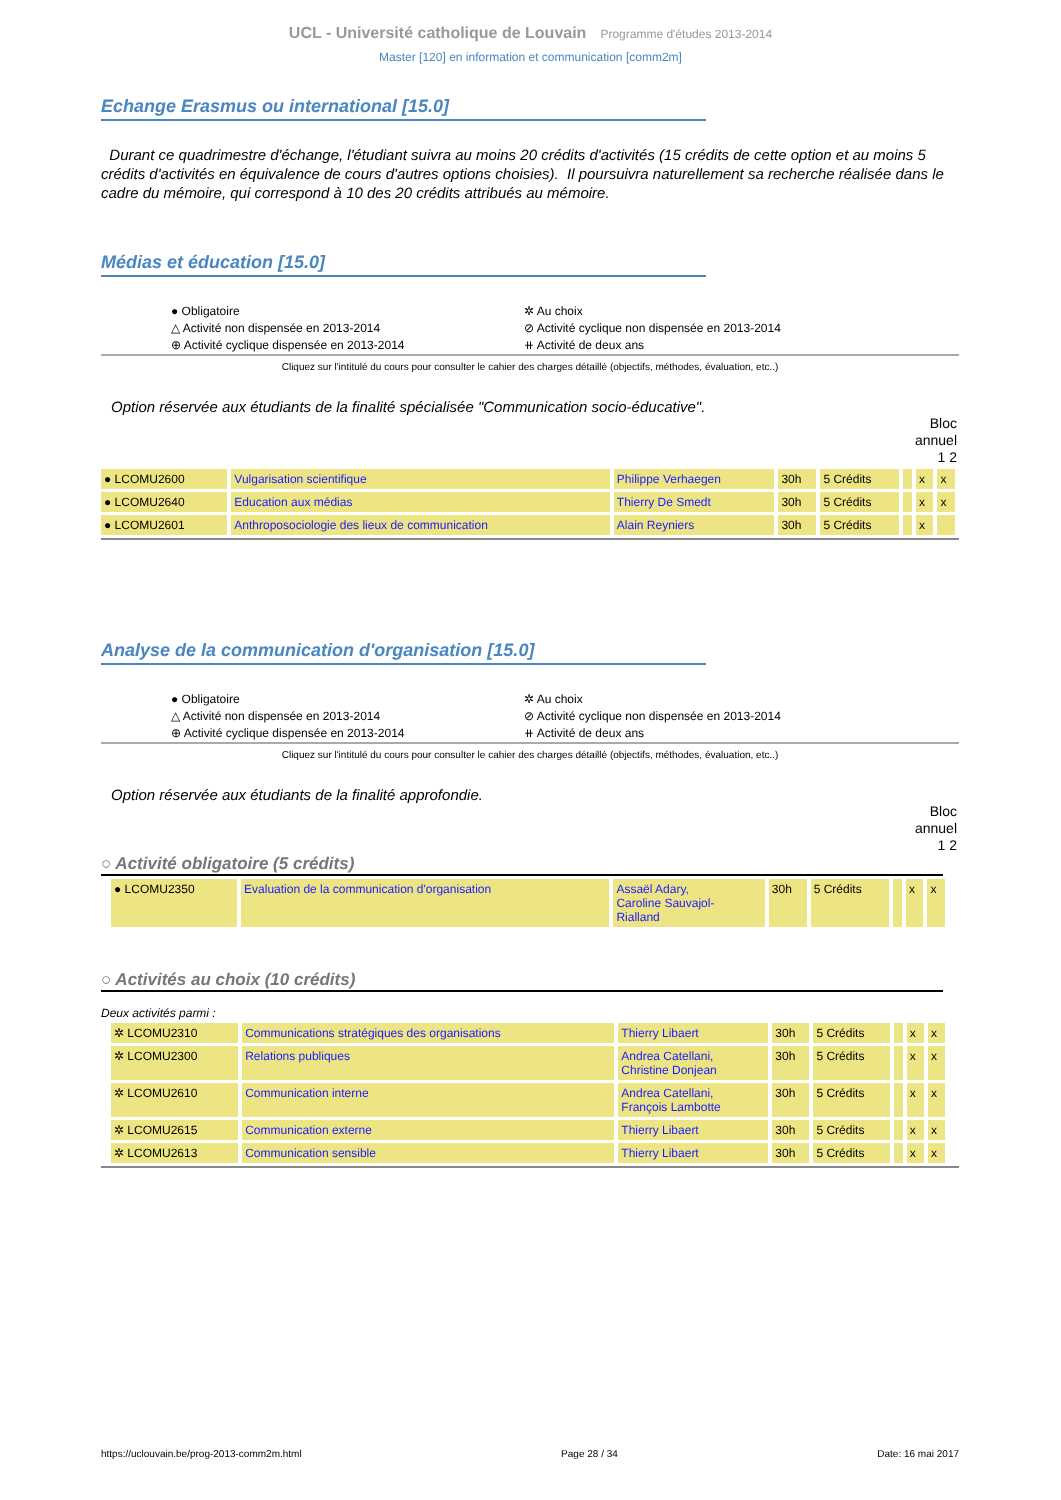UCL - Université catholique de Louvain Programme d'études 2013-2014
Master [120] en information et communication [comm2m]
Echange Erasmus ou international [15.0]
Durant ce quadrimestre d'échange, l'étudiant suivra au moins 20 crédits d'activités (15 crédits de cette option et au moins 5 crédits d'activités en équivalence de cours d'autres options choisies). Il poursuivra naturellement sa recherche réalisée dans le cadre du mémoire, qui correspond à 10 des 20 crédits attribués au mémoire.
Médias et éducation [15.0]
● Obligatoire
△ Activité non dispensée en 2013-2014
⊕ Activité cyclique dispensée en 2013-2014
✲ Au choix
⊘ Activité cyclique non dispensée en 2013-2014
⧺ Activité de deux ans
Cliquez sur l'intitulé du cours pour consulter le cahier des charges détaillé (objectifs, méthodes, évaluation, etc..)
Option réservée aux étudiants de la finalité spécialisée "Communication socio-éducative".
Bloc
annuel
1 2
| ● LCOMU2600 | Vulgarisation scientifique | Philippe Verhaegen | 30h | 5 Crédits | | x | x |
| ● LCOMU2640 | Education aux médias | Thierry De Smedt | 30h | 5 Crédits | | x | x |
| ● LCOMU2601 | Anthroposociologie des lieux de communication | Alain Reyniers | 30h | 5 Crédits | | x | |
Analyse de la communication d'organisation [15.0]
● Obligatoire
△ Activité non dispensée en 2013-2014
⊕ Activité cyclique dispensée en 2013-2014
✲ Au choix
⊘ Activité cyclique non dispensée en 2013-2014
⧺ Activité de deux ans
Cliquez sur l'intitulé du cours pour consulter le cahier des charges détaillé (objectifs, méthodes, évaluation, etc..)
Option réservée aux étudiants de la finalité approfondie.
Bloc
annuel
1 2
○ Activité obligatoire (5 crédits)
| ● LCOMU2350 | Evaluation de la communication d'organisation | Assaël Adary, Caroline Sauvajol- Rialland | 30h | 5 Crédits | | x | x |
○ Activités au choix (10 crédits)
Deux activités parmi :
| ✲ LCOMU2310 | Communications stratégiques des organisations | Thierry Libaert | 30h | 5 Crédits | | x | x |
| ✲ LCOMU2300 | Relations publiques | Andrea Catellani, Christine Donjean | 30h | 5 Crédits | | x | x |
| ✲ LCOMU2610 | Communication interne | Andrea Catellani, François Lambotte | 30h | 5 Crédits | | x | x |
| ✲ LCOMU2615 | Communication externe | Thierry Libaert | 30h | 5 Crédits | | x | x |
| ✲ LCOMU2613 | Communication sensible | Thierry Libaert | 30h | 5 Crédits | | x | x |
https://uclouvain.be/prog-2013-comm2m.html Page 28 / 34 Date: 16 mai 2017